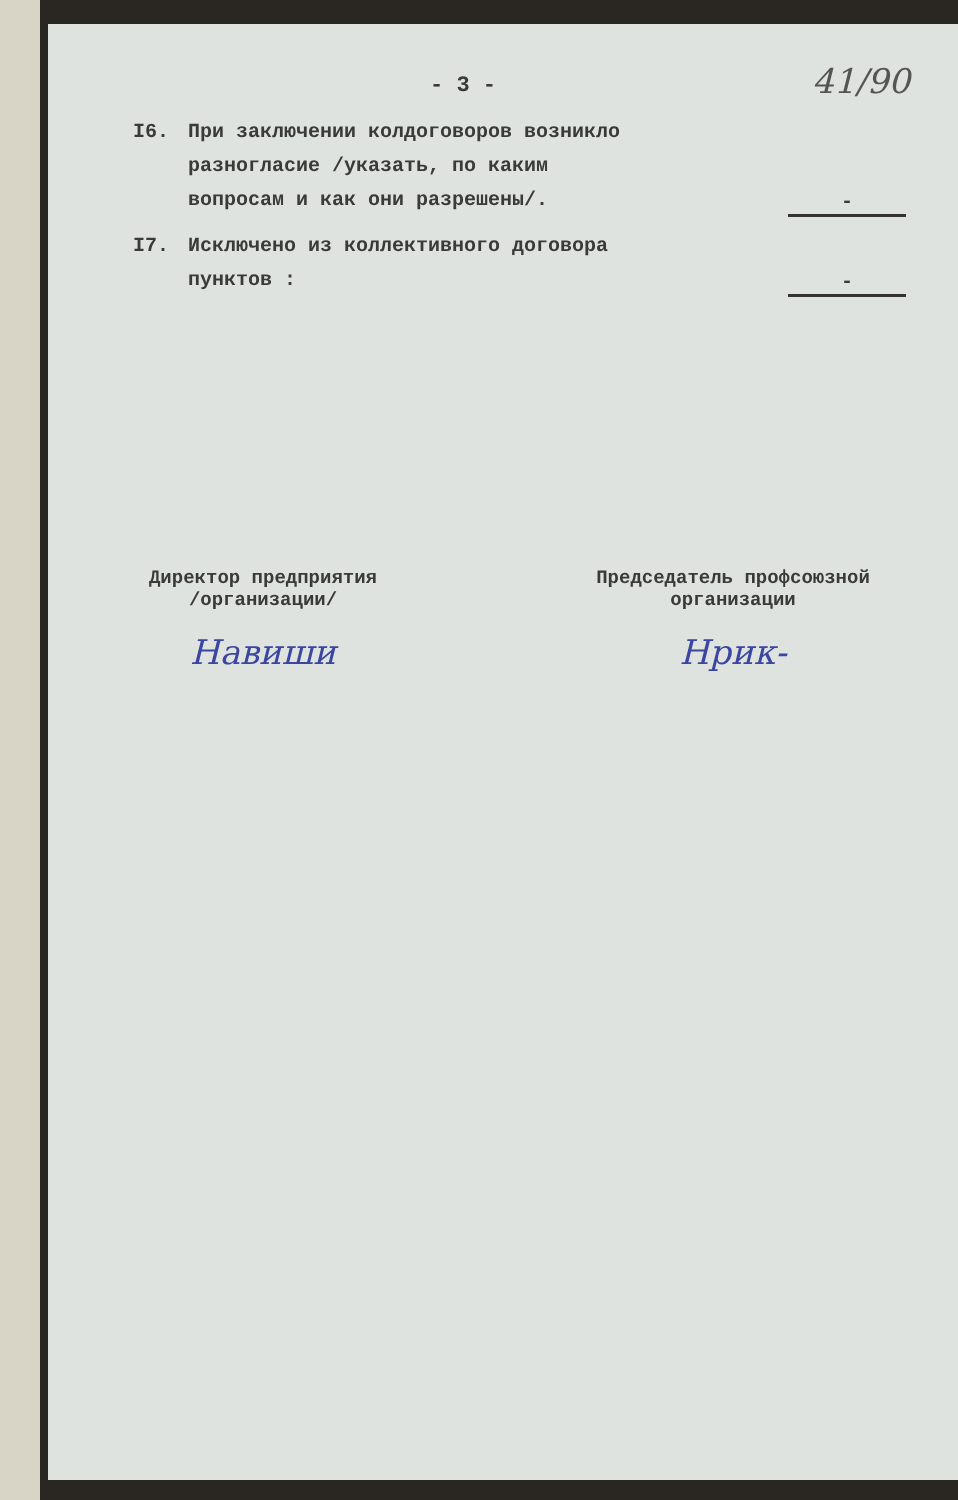- 3 -
41/90
I6. При заключении колдоговоров возникло разногласие /указать, по каким вопросам и как они разрешены/.
-
I7. Исключено из коллективного договора пунктов :
-
Директор предприятия
/организации/
Навиши
Председатель профсоюзной
организации
Нрик-